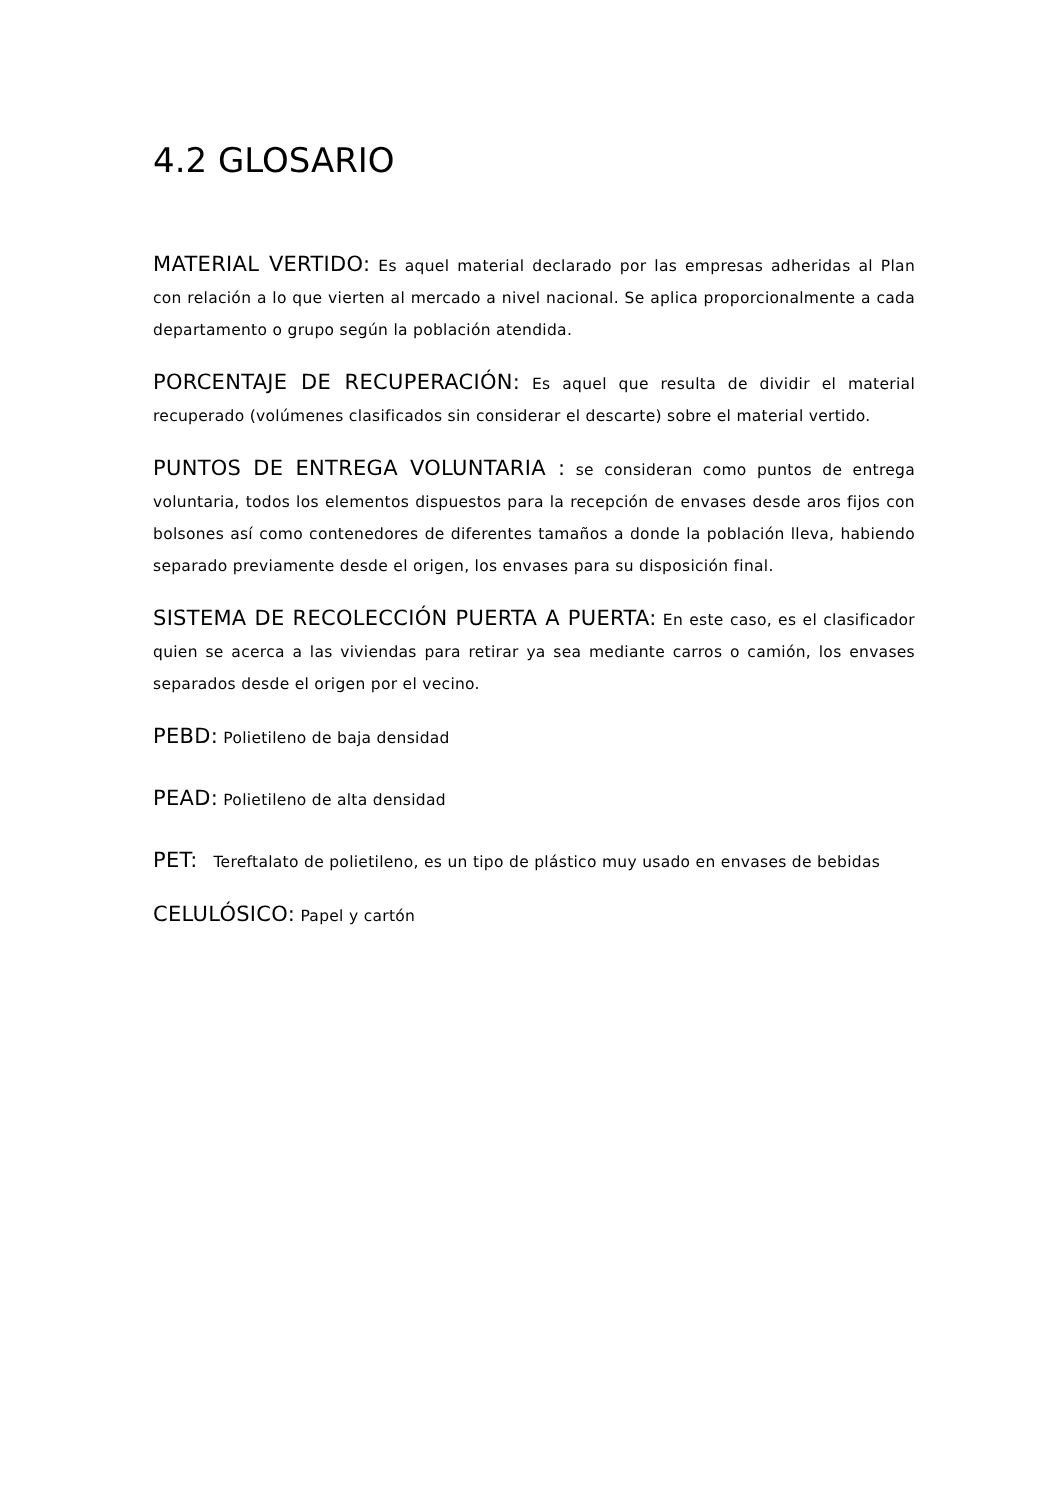4.2 GLOSARIO
MATERIAL VERTIDO: Es aquel material declarado por las empresas adheridas al Plan con relación a lo que vierten al mercado a nivel nacional. Se aplica proporcionalmente a cada departamento o grupo según la población atendida.
PORCENTAJE DE RECUPERACIÓN: Es aquel que resulta de dividir el material recuperado (volúmenes clasificados sin considerar el descarte) sobre el material vertido.
PUNTOS DE ENTREGA VOLUNTARIA : se consideran como puntos de entrega voluntaria, todos los elementos dispuestos para la recepción de envases desde aros fijos con bolsones así como contenedores de diferentes tamaños a donde la población lleva, habiendo separado previamente desde el origen, los envases para su disposición final.
SISTEMA DE RECOLECCIÓN PUERTA A PUERTA: En este caso, es el clasificador quien se acerca a las viviendas para retirar ya sea mediante carros o camión, los envases separados desde el origen por el vecino.
PEBD: Polietileno de baja densidad
PEAD: Polietileno de alta densidad
PET: Tereftalato de polietileno, es un tipo de plástico muy usado en envases de bebidas
CELULÓSICO: Papel y cartón